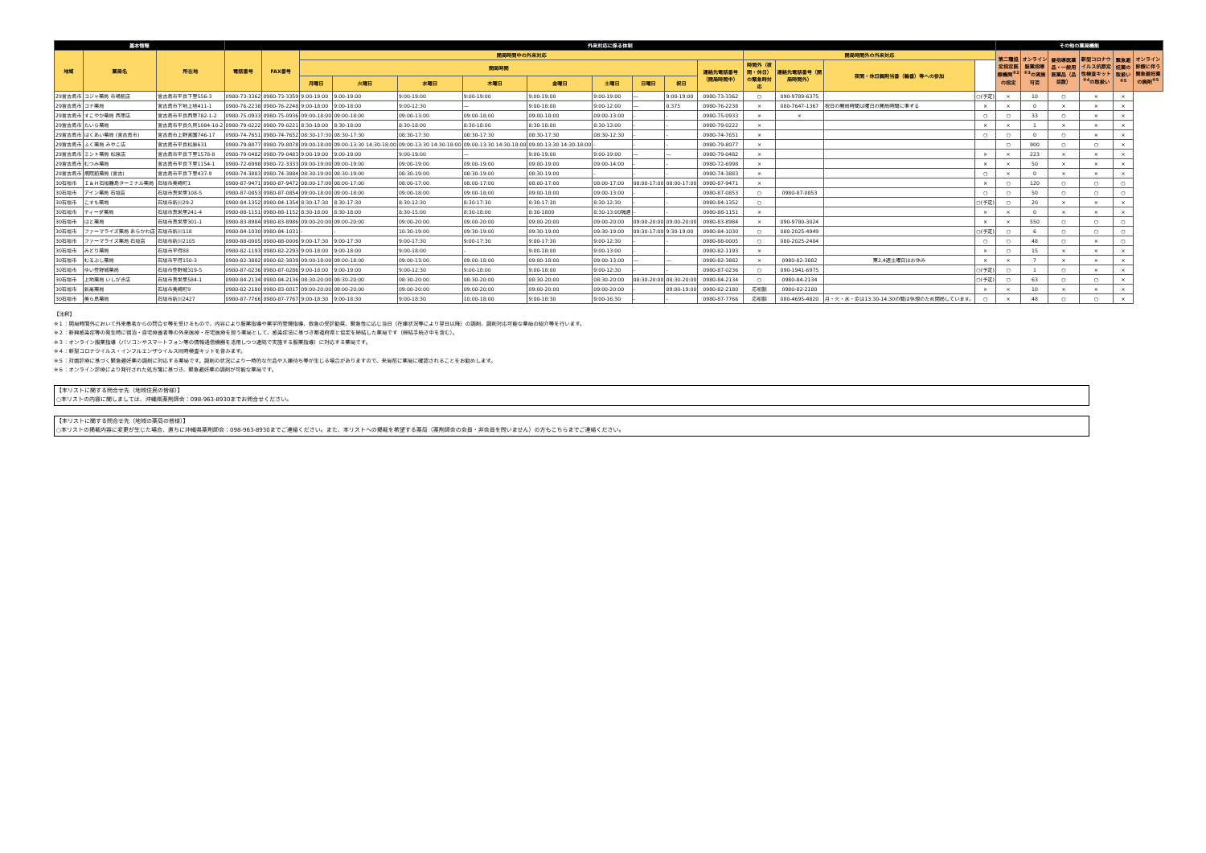| 基本情報 | | | 外来対応に係る体制 | | | | | | | | | | | | | | | その他の薬局機能 | | | | | |
| --- | --- | --- | --- | --- | --- | --- | --- | --- | --- | --- | --- | --- | --- | --- | --- | --- | --- | --- | --- | --- | --- | --- | --- |
| 地域 | 薬局名 | 所在地 | 電話番号 | FAX番号 | 開局時間中の外来対応 | | | | | | | | | 開局時間外の外来対応 | | | | 第二種協定指定医療機関<sup>※2</sup>の指定 | オンライン服薬指導<sup>※3</sup>の実施可否 | 要指導医薬品・一般用医薬品（品目数） | 新型コロナウイルス抗原定性検査キット<sup>※4</sup>の取扱い | 緊急避妊薬の取扱い<sup>※5</sup> | オンライン診療に伴う緊急避妊薬の調剤<sup>※5</sup> |
| | | | | | 開局時間 | | | | | | | | 連絡先電話番号（開局時間中） | 時間外（夜間・休日）の緊急時対応 | 連絡先電話番号（開局時間外） | 夜間・休日調剤当番（輪番）等への参加 | | | | | | | |
| | | | | | 月曜日 | 火曜日 | 水曜日 | 木曜日 | 金曜日 | 土曜日 | 日曜日 | 祝日 | | | | | | | | | | | |
| 29宮古島市 | コジャ薬局 市場前店 | 宮古島市平良下里556-3 | 0980-73-3362 | 0980-73-3359 | 9:00-19:00 | 9:00-19:00 | 9:00-19:00 | 9:00-19:00 | 9:00-19:00 | 9:00-19:00 | ― | 9:00-19:00 | 0980-73-3362 | ○ | 090-9789-6375 | | ○(予定) | × | 10 | ○ | × | × | |
| 29宮古島市 | コナ薬局 | 宮古島市下地上地411-1 | 0980-76-2238 | 0980-76-2248 | 9:00-18:00 | 9:00-18:00 | 9:00-12:30 | ― | 9:00-18:00 | 9:00-12:00 | ― | 0.375 | 0980-76-2238 | × | 080-7647-1367 | 祝日の開局時間は曜日の開局時間に準ずる | × | × | 0 | × | × | × | |
| 29宮古島市 | すこやか薬局 西里店 | 宮古島市平良西里782-1-2 | 0980-75-0933 | 0980-75-0936 | 09:00-18:00 | 09:00-18:00 | 09:00-13:00 | 09:00-18:00 | 09:00-18:00 | 09:00-13:00 | - | - | 0980-75-0933 | × | × | | ○ | ○ | 33 | ○ | × | × | |
| 29宮古島市 | たいら薬局 | 宮古島市平良久貝1084-10-2 | 0980-79-0222 | 0980-79-0221 | 8:30-18:00 | 8:30-18:00 | 8:30-18:00 | 8:30-18:00 | 8:30-18:00 | 8:30-13:00 | - | - | 0980-79-0222 | × | | | × | × | 1 | × | × | × | |
| 29宮古島市 | はくあい薬局 (宮古島市) | 宮古島市上野宮国746-17 | 0980-74-7651 | 0980-74-7652 | 08:30-17:30 | 08:30-17:30 | 08:30-17:30 | 08:30-17:30 | 08:30-17:30 | 08:30-12:30 | - | - | 0980-74-7651 | × | | | ○ | ○ | 0 | ○ | × | × | |
| 29宮古島市 | ふく薬局 みやこ店 | 宮古島市平良松原631 | 0980-79-8077 | 0980-79-8078 | 09:00-18:00 | 09:00-13:30 14:30-18:00 | 09:00-13:30 14:30-18:00 | 09:00-13:30 14:30-18:00 | 09:00-13:30 14:30-18:00 | - | - | - | 0980-79-8077 | × | | | | ○ | 900 | ○ | ○ | × | |
| 29宮古島市 | ミント薬局 松原店 | 宮古島市平良下里1578-8 | 0980-79-0482 | 0980-79-0483 | 9:00-19:00 | 9:00-19:00 | 9:00-19:00 | ― | 9:00-19:00 | 9:00-19:00 | ― | ― | 0980-79-0482 | × | | | × | × | 223 | × | × | × | |
| 29宮古島市 | むつみ薬局 | 宮古島市平良下里1154-1 | 0980-72-6998 | 0980-72-3333 | 09:00-19:00 | 09:00-19:00 | 09:00-19:00 | 09:00-19:00 | 09:00-19:00 | 09:00-14:00 | - | - | 0980-72-6998 | × | | | × | × | 50 | × | × | × | |
| 29宮古島市 | 病院前薬局 (宮古) | 宮古島市平良下里437-9 | 0980-74-3883 | 0980-74-3884 | 08:30-19:00 | 08:30-19:00 | 08:30-19:00 | 08:30-19:00 | 08:30-19:00 | - | - | - | 0980-74-3883 | × | | | ○ | × | 0 | × | × | × | |
| 30石垣市 | Ｉ＆Ｈ石垣離島ターミナル薬局 | 石垣市美崎町1 | 0980-87-9471 | 0980-87-9472 | 08:00-17:00 | 08:00-17:00 | 08:00-17:00 | 08:00-17:00 | 08:00-17:00 | 08:00-17:00 | 08:00-17:00 | 08:00-17:00 | 0980-87-9471 | × | | | × | ○ | 120 | ○ | ○ | ○ | |
| 30石垣市 | アイン薬局 石垣店 | 石垣市真栄里108-5 | 0980-87-0853 | 0980-87-0854 | 09:00-18:00 | 09:00-18:00 | 09:00-18:00 | 09:00-18:00 | 09:00-18:00 | 09:00-13:00 | - | - | 0980-87-0853 | ○ | 0980-87-0853 | | ○ | ○ | 50 | ○ | ○ | ○ | |
| 30石垣市 | こすも薬局 | 石垣市新川29-2 | 0980-84-1352 | 0980-84-1354 | 8:30-17:30 | 8:30-17:30 | 8:30-12:30 | 8:30-17:30 | 8:30-17:30 | 8:30-12:30 | - | - | 0980-84-1352 | ○ | | | ○(予定) | ○ | 20 | × | × | × | |
| 30石垣市 | ティーダ薬局 | 石垣市真栄里241-4 | 0980-88-1151 | 0980-88-1152 | 8:30-18:00 | 8:30-18:00 | 8:30-15:00 | 8:30-18:00 | 8:30-1800 | 8:30-13:00隔週 | - | - | 0980-88-1151 | × | | | × | × | 0 | × | × | × | |
| 30石垣市 | はと薬局 | 石垣市真栄里301-1 | 0980-83-8984 | 0980-83-8986 | 09:00-20:00 | 09:00-20:00 | 09:00-20:00 | 09:00-20:00 | 09:00-20:00 | 09:00-20:00 | 09:00-20:00 | 09:00-20:00 | 0980-83-8984 | × | 090-9780-3024 | | × | × | 550 | ○ | ○ | ○ | |
| 30石垣市 | ファーマライズ薬局 あらかわ店 | 石垣市新川118 | 0980-84-1030 | 0980-84-1031 | - | - | 10:30-19:00 | 09:30-19:00 | 09:30-19:00 | 09:30-19:00 | 09:30-17:00 | 9:30-19:00 | 0980-84-1030 | ○ | 080-2025-4949 | | ○(予定) | ○ | 6 | ○ | ○ | ○ | |
| 30石垣市 | ファーマライズ薬局 石垣店 | 石垣市新川2105 | 0980-88-0005 | 0980-88-0006 | 9:00-17:30 | 9:00-17:30 | 9:00-17:30 | 9:00-17:30 | 9:00-17:30 | 9:00-12:30 | - | - | 0980-88-0005 | ○ | 080-2025-2404 | | ○ | ○ | 48 | ○ | × | ○ | |
| 30石垣市 | みどり薬局 | 石垣市平得88 | 0980-82-1193 | 0980-82-2293 | 9:00-18:00 | 9:00-18:00 | 9:00-18:00 | - | 9:00-18:00 | 9:00-13:00 | - | - | 0980-82-1193 | × | | | × | ○ | 15 | × | × | × | |
| 30石垣市 | むるぶし薬局 | 石垣市平得150-3 | 0980-82-3882 | 0980-82-3839 | 09:00-18:00 | 09:00-18:00 | 09:00-13:00 | 09:00-18:00 | 09:00-18:00 | 09:00-13:00 | ― | ― | 0980-82-3882 | × | 0980-82-3882 | 第2,4週土曜日はお休み | × | × | 7 | × | × | × | |
| 30石垣市 | ゆい登野城薬局 | 石垣市登野城319-5 | 0980-87-0236 | 0980-87-0286 | 9:00-18:00 | 9:00-19:00 | 9:00-12:30 | 9:00-18:00 | 9:00-18:00 | 9:00-12:30 | - | - | 0980-87-0236 | ○ | 090-1941-6975 | | ○(予定) | ○ | 1 | ○ | × | × | |
| 30石垣市 | 上地薬局 いしがき店 | 石垣市真栄里584-1 | 0980-84-2134 | 0980-84-2136 | 08:30-20:00 | 08:30-20:00 | 08:30-20:00 | 08:30-20:00 | 08:30-20:00 | 08:30-20:00 | 08:30-20:00 | 08:30-20:00 | 0980-84-2134 | ○ | 0980-84-2134 | | ○(予定) | ○ | 63 | ○ | ○ | × | |
| 30石垣市 | 新高薬局 | 石垣市美崎町9 | 0980-82-2180 | 0980-83-0017 | 09:00-20:00 | 09:00-20:00 | 09:00-20:00 | 09:00-20:00 | 09:00-20:00 | 09:00-20:00 | - | 09:00-19:00 | 0980-82-2180 | 応相談 | 0980-82-2180 | | × | × | 10 | × | × | × | |
| 30石垣市 | 美ら島薬局 | 石垣市新川2427 | 0980-87-7766 | 0980-87-7767 | 9:00-18:30 | 9:00-18:30 | 9:00-18:30 | 10:00-18:00 | 9:00-18:30 | 9:00-16:30 | - | - | 0980-87-7766 | 応相談 | 080-4695-4820 | 月・火・水・金は13:30-14:30の間は休憩のため閉局しています。 | ○ | × | 48 | ○ | ○ | × | |
【注釈】
※１：開局時間外において外来患者からの問合せ等を受けるもので、内容により服薬指導や薬学的管理指導、救急の受診勧奨、緊急性に応じ当日（在庫状況等により翌日以降）の調剤、調剤対応可能な薬局の紹介等を行います。
※２：新興感染症等の発生時に宿泊・自宅療養者等の外来医療・在宅医療を担う薬局として、感染症法に基づき都道府県と協定を締結した薬局です（締結手続き中を含む）。
※３：オンライン服薬指導（パソコンやスマートフォン等の情報通信機器を活用しつつ遠隔で実施する服薬指導）に対応する薬局です。
※４：新型コロナウイルス・インフルエンザウイルス同時検査キットを含みます。
※５：対面診療に基づく緊急避妊薬の調剤に対応する薬局です。調剤の状況により一時的な欠品や入庫待ち等が生じる場合がありますので、来局前に薬局に確認されることをお勧めします。
※６：オンライン診療により発行された処方箋に基づき、緊急避妊薬の調剤が可能な薬局です。
【本リストに関する問合せ先（地域住民の皆様）】
○本リストの内容に関しましては、沖縄県薬剤師会：098-963-8930までお問合せください。
【本リストに関する問合せ先（地域の薬局の皆様）】
○本リストの掲載内容に変更が生じた場合、直ちに沖縄県薬剤師会：098-963-8930までご連絡ください。また、本リストへの掲載を希望する薬局（薬剤師会の会員・非会員を問いません）の方もこちらまでご連絡ください。